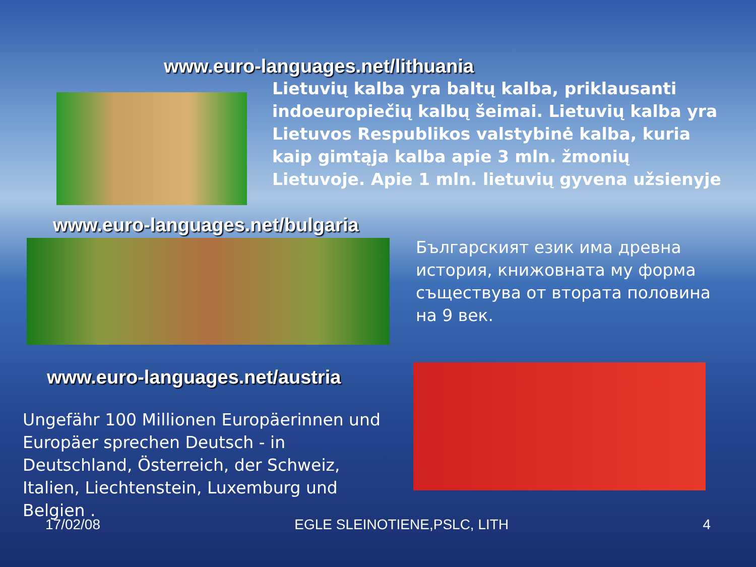www.euro-languages.net/lithuania
Lietuvių kalba yra baltų kalba, priklausanti indoeuropiečių kalbų šeimai. Lietuvių kalba yra Lietuvos Respublikos valstybinė kalba, kuria kaip gimtąja kalba apie 3 mln. žmonių Lietuvoje. Apie 1 mln. lietuvių gyvena užsienyje
www.euro-languages.net/bulgaria
Българският език има древна история, книжовната му форма съществува от втората половина на 9 век.
www.euro-languages.net/austria
Ungefähr 100 Millionen Europäerinnen und Europäer sprechen Deutsch - in Deutschland, Österreich, der Schweiz, Italien, Liechtenstein, Luxemburg und Belgien .
17/02/08 EGLE SLEINOTIENE,PSLC, LITH 4